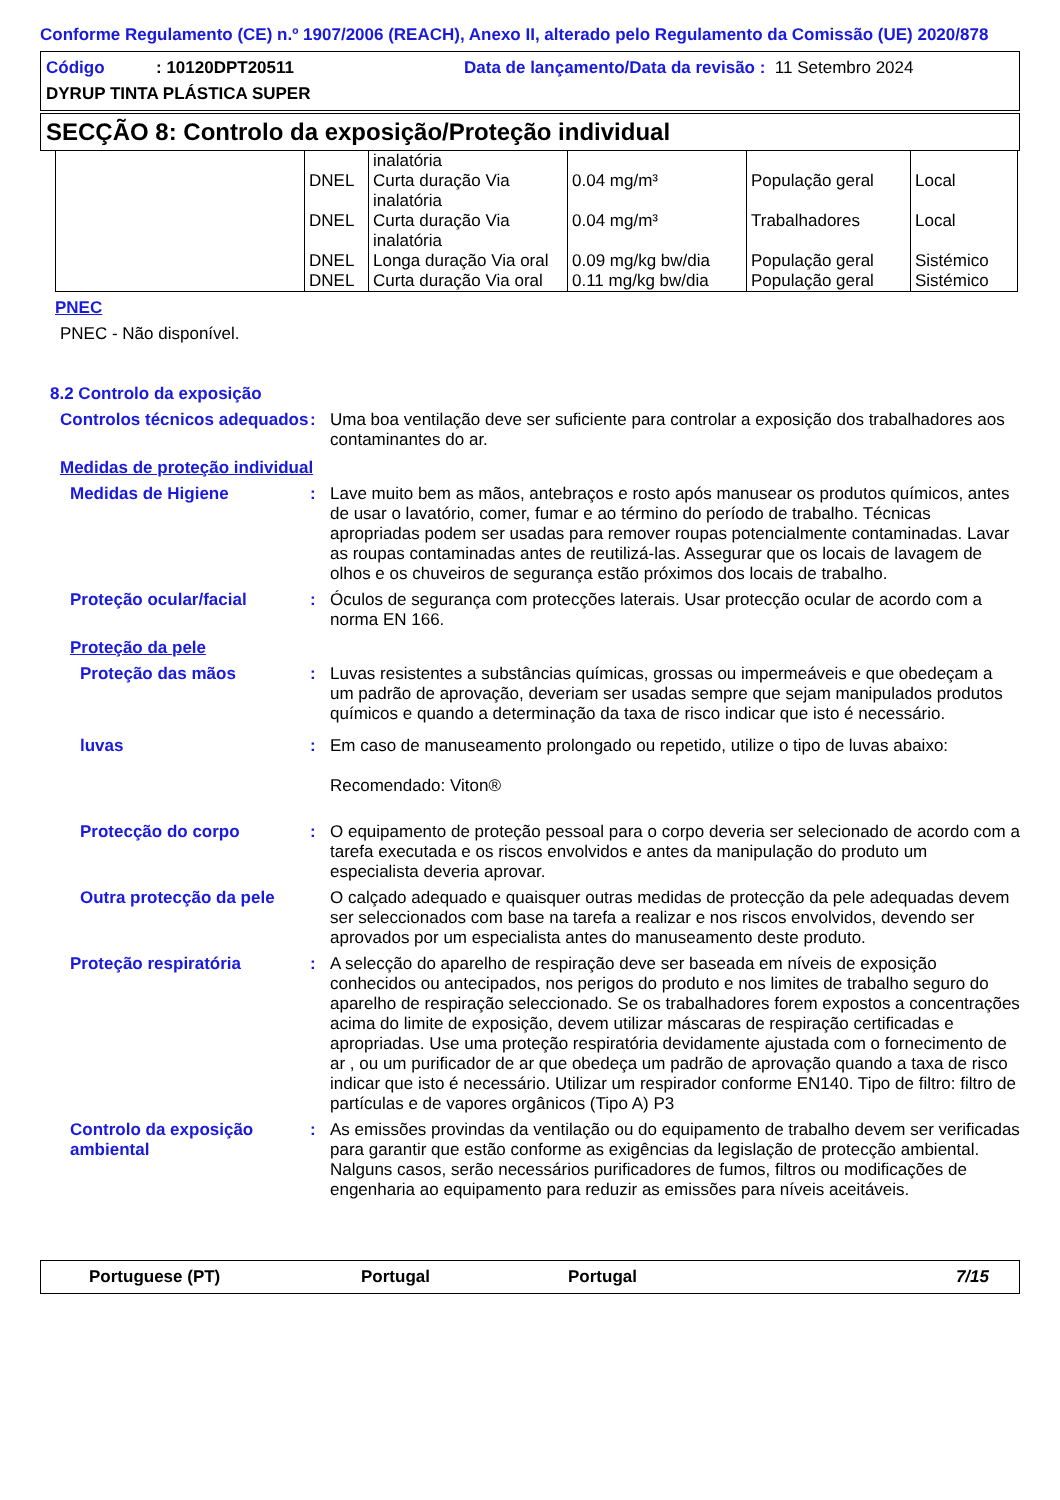Conforme Regulamento (CE) n.º 1907/2006 (REACH), Anexo II, alterado pelo Regulamento da Comissão (UE) 2020/878
Código: 10120DPT20511 Data de lançamento/Data da revisão : 11 Setembro 2024
DYRUP TINTA PLÁSTICA SUPER
SECÇÃO 8: Controlo da exposição/Proteção individual
| | | inalatória | | | |
| | DNEL | Curta duração Via inalatória | 0.04 mg/m³ | População geral | Local |
| | DNEL | Curta duração Via inalatória | 0.04 mg/m³ | Trabalhadores | Local |
| | DNEL | Longa duração Via oral | 0.09 mg/kg bw/dia | População geral | Sistémico |
| | DNEL | Curta duração Via oral | 0.11 mg/kg bw/dia | População geral | Sistémico |
PNEC
PNEC - Não disponível.
8.2 Controlo da exposição
Controlos técnicos adequados
: Uma boa ventilação deve ser suficiente para controlar a exposição dos trabalhadores aos contaminantes do ar.
Medidas de proteção individual
Medidas de Higiene : Lave muito bem as mãos, antebraços e rosto após manusear os produtos químicos, antes de usar o lavatório, comer, fumar e ao término do período de trabalho. Técnicas apropriadas podem ser usadas para remover roupas potencialmente contaminadas. Lavar as roupas contaminadas antes de reutilizá-las. Assegurar que os locais de lavagem de olhos e os chuveiros de segurança estão próximos dos locais de trabalho.
Proteção ocular/facial : Óculos de segurança com protecções laterais. Usar protecção ocular de acordo com a norma EN 166.
Proteção da pele
Proteção das mãos : Luvas resistentes a substâncias químicas, grossas ou impermeáveis e que obedeçam a um padrão de aprovação, deveriam ser usadas sempre que sejam manipulados produtos químicos e quando a determinação da taxa de risco indicar que isto é necessário.
luvas : Em caso de manuseamento prolongado ou repetido, utilize o tipo de luvas abaixo:
Recomendado: Viton®
Protecção do corpo : O equipamento de proteção pessoal para o corpo deveria ser selecionado de acordo com a tarefa executada e os riscos envolvidos e antes da manipulação do produto um especialista deveria aprovar.
Outra protecção da pele
O calçado adequado e quaisquer outras medidas de protecção da pele adequadas devem ser seleccionados com base na tarefa a realizar e nos riscos envolvidos, devendo ser aprovados por um especialista antes do manuseamento deste produto.
Proteção respiratória : A selecção do aparelho de respiração deve ser baseada em níveis de exposição conhecidos ou antecipados, nos perigos do produto e nos limites de trabalho seguro do aparelho de respiração seleccionado. Se os trabalhadores forem expostos a concentrações acima do limite de exposição, devem utilizar máscaras de respiração certificadas e apropriadas. Use uma proteção respiratória devidamente ajustada com o fornecimento de ar , ou um purificador de ar que obedeça um padrão de aprovação quando a taxa de risco indicar que isto é necessário. Utilizar um respirador conforme EN140. Tipo de filtro: filtro de partículas e de vapores orgânicos (Tipo A) P3
Controlo da exposição ambiental
: As emissões provindas da ventilação ou do equipamento de trabalho devem ser verificadas para garantir que estão conforme as exigências da legislação de protecção ambiental. Nalguns casos, serão necessários purificadores de fumos, filtros ou modificações de engenharia ao equipamento para reduzir as emissões para níveis aceitáveis.
Portuguese (PT) Portugal Portugal 7/15